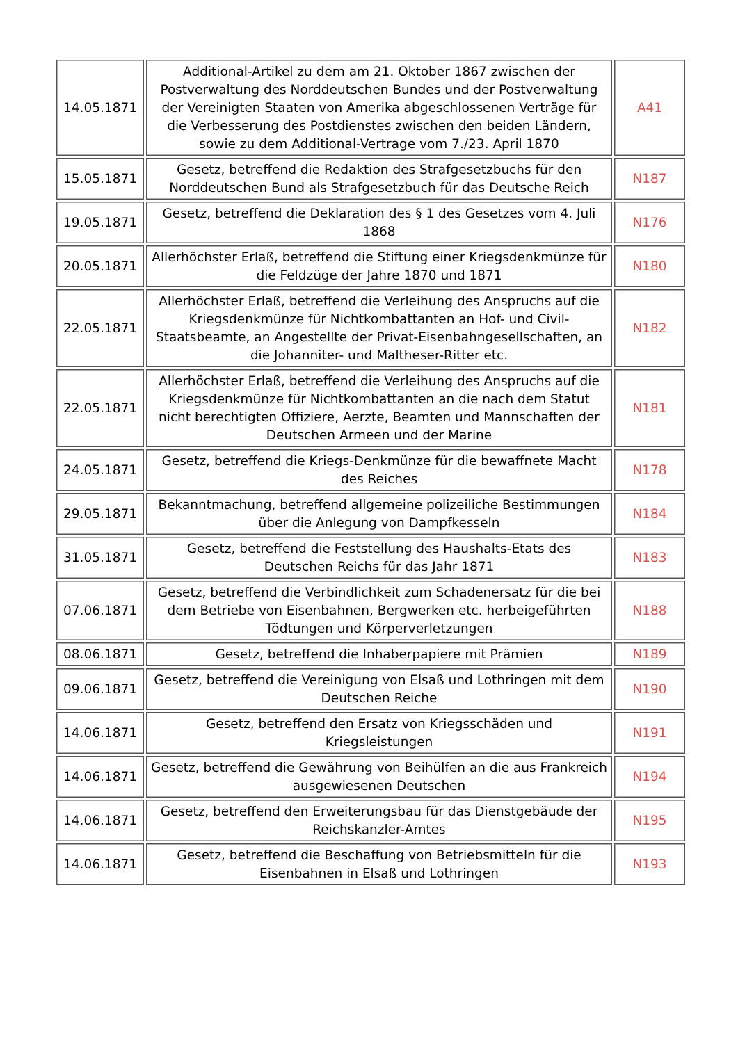| 14.05.1871 | Additional-Artikel zu dem am 21. Oktober 1867 zwischen der Postverwaltung des Norddeutschen Bundes und der Postverwaltung der Vereinigten Staaten von Amerika abgeschlossenen Verträge für die Verbesserung des Postdienstes zwischen den beiden Ländern, sowie zu dem Additional-Vertrage vom 7./23. April 1870 | A41 |
| 15.05.1871 | Gesetz, betreffend die Redaktion des Strafgesetzbuchs für den Norddeutschen Bund als Strafgesetzbuch für das Deutsche Reich | N187 |
| 19.05.1871 | Gesetz, betreffend die Deklaration des § 1 des Gesetzes vom 4. Juli 1868 | N176 |
| 20.05.1871 | Allerhöchster Erlaß, betreffend die Stiftung einer Kriegsdenkmünze für die Feldzüge der Jahre 1870 und 1871 | N180 |
| 22.05.1871 | Allerhöchster Erlaß, betreffend die Verleihung des Anspruchs auf die Kriegsdenkmünze für Nichtkombattanten an Hof- und Civil-Staatsbeamte, an Angestellte der Privat-Eisenbahngesellschaften, an die Johanniter- und Maltheser-Ritter etc. | N182 |
| 22.05.1871 | Allerhöchster Erlaß, betreffend die Verleihung des Anspruchs auf die Kriegsdenkmünze für Nichtkombattanten an die nach dem Statut nicht berechtigten Offiziere, Aerzte, Beamten und Mannschaften der Deutschen Armeen und der Marine | N181 |
| 24.05.1871 | Gesetz, betreffend die Kriegs-Denkmünze für die bewaffnete Macht des Reiches | N178 |
| 29.05.1871 | Bekanntmachung, betreffend allgemeine polizeiliche Bestimmungen über die Anlegung von Dampfkesseln | N184 |
| 31.05.1871 | Gesetz, betreffend die Feststellung des Haushalts-Etats des Deutschen Reichs für das Jahr 1871 | N183 |
| 07.06.1871 | Gesetz, betreffend die Verbindlichkeit zum Schadenersatz für die bei dem Betriebe von Eisenbahnen, Bergwerken etc. herbeigeführten Tödtungen und Körperverletzungen | N188 |
| 08.06.1871 | Gesetz, betreffend die Inhaberpapiere mit Prämien | N189 |
| 09.06.1871 | Gesetz, betreffend die Vereinigung von Elsaß und Lothringen mit dem Deutschen Reiche | N190 |
| 14.06.1871 | Gesetz, betreffend den Ersatz von Kriegsschäden und Kriegsleistungen | N191 |
| 14.06.1871 | Gesetz, betreffend die Gewährung von Beihülfen an die aus Frankreich ausgewiesenen Deutschen | N194 |
| 14.06.1871 | Gesetz, betreffend den Erweiterungsbau für das Dienstgebäude der Reichskanzler-Amtes | N195 |
| 14.06.1871 | Gesetz, betreffend die Beschaffung von Betriebsmitteln für die Eisenbahnen in Elsaß und Lothringen | N193 |